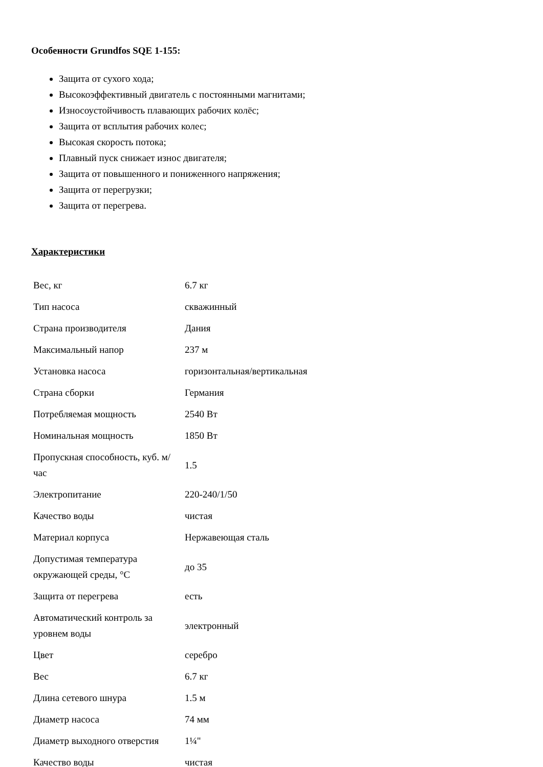Особенности Grundfos SQE 1-155:
Защита от сухого хода;
Высокоэффективный двигатель с постоянными магнитами;
Износоустойчивость плавающих рабочих колёс;
Защита от всплытия рабочих колес;
Высокая скорость потока;
Плавный пуск снижает износ двигателя;
Защита от повышенного и пониженного напряжения;
Защита от перегрузки;
Защита от перегрева.
Характеристики
| Вес, кг | 6.7 кг |
| Тип насоса | скважинный |
| Страна производителя | Дания |
| Максимальный напор | 237 м |
| Установка насоса | горизонтальная/вертикальная |
| Страна сборки | Германия |
| Потребляемая мощность | 2540 Вт |
| Номинальная мощность | 1850 Вт |
| Пропускная способность, куб. м/час | 1.5 |
| Электропитание | 220-240/1/50 |
| Качество воды | чистая |
| Материал корпуса | Нержавеющая сталь |
| Допустимая температура окружающей среды, °С | до 35 |
| Защита от перегрева | есть |
| Автоматический контроль за уровнем воды | электронный |
| Цвет | серебро |
| Вес | 6.7 кг |
| Длина сетевого шнура | 1.5 м |
| Диаметр насоса | 74 мм |
| Диаметр выходного отверстия | 1¼" |
| Качество воды | чистая |